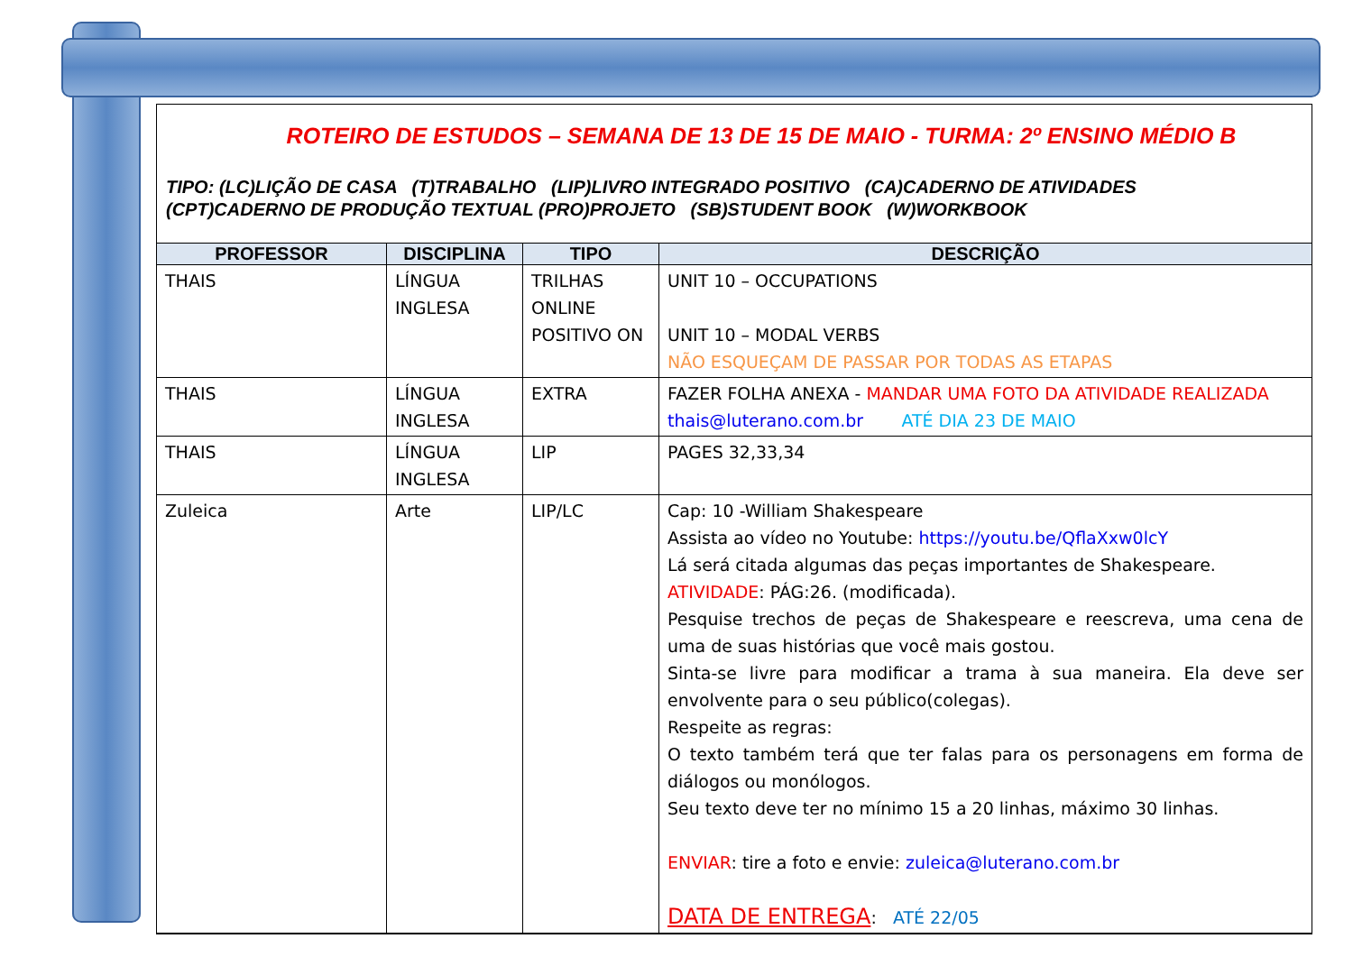ROTEIRO DE ESTUDOS – SEMANA DE 13 DE 15 DE MAIO - TURMA: 2º ENSINO MÉDIO B
TIPO: (LC)LIÇÃO DE CASA (T)TRABALHO (LIP)LIVRO INTEGRADO POSITIVO (CA)CADERNO DE ATIVIDADES
(CPT)CADERNO DE PRODUÇÃO TEXTUAL (PRO)PROJETO (SB)STUDENT BOOK (W)WORKBOOK
| PROFESSOR | DISCIPLINA | TIPO | DESCRIÇÃO |
| --- | --- | --- | --- |
| THAIS | LÍNGUA INGLESA | TRILHAS ONLINE POSITIVO ON | UNIT 10 – OCCUPATIONS UNIT 10 – MODAL VERBS NÃO ESQUEÇAM DE PASSAR POR TODAS AS ETAPAS |
| THAIS | LÍNGUA INGLESA | EXTRA | FAZER FOLHA ANEXA - MANDAR UMA FOTO DA ATIVIDADE REALIZADA thais@luterano.com.br ATÉ DIA 23 DE MAIO |
| THAIS | LÍNGUA INGLESA | LIP | PAGES 32,33,34 |
| Zuleica | Arte | LIP/LC | Cap: 10 -William Shakespeare Assista ao vídeo no Youtube: https://youtu.be/QflaXxw0lcY Lá será citada algumas das peças importantes de Shakespeare. ATIVIDADE : PÁG:26. (modificada). Pesquise trechos de peças de Shakespeare e reescreva, uma cena de uma de suas histórias que você mais gostou. Sinta-se livre para modificar a trama à sua maneira. Ela deve ser envolvente para o seu público(colegas). Respeite as regras: O texto também terá que ter falas para os personagens em forma de diálogos ou monólogos. Seu texto deve ter no mínimo 15 a 20 linhas, máximo 30 linhas. ENVIAR : tire a foto e envie: zuleica@luterano.com.br DATA DE ENTREGA : ATÉ 22/05 |